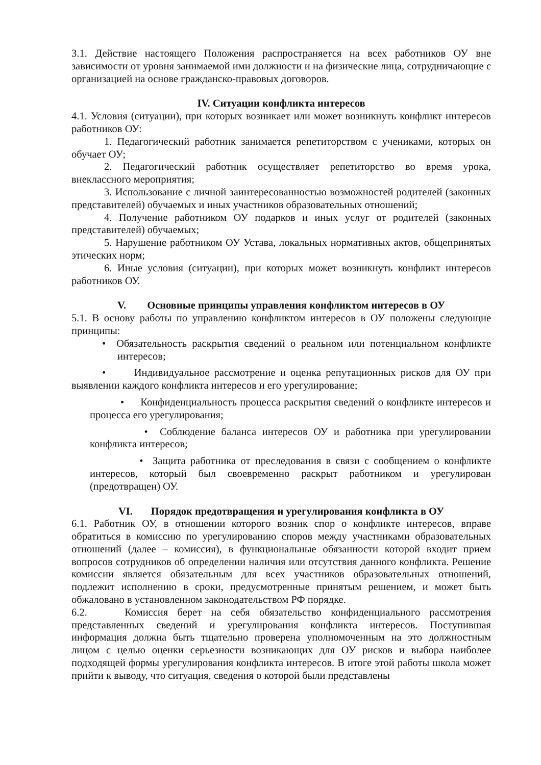3.1. Действие настоящего Положения распространяется на всех работников ОУ вне зависимости от уровня занимаемой ими должности и на физические лица, сотрудничающие с организацией на основе гражданско-правовых договоров.
IV. Ситуации конфликта интересов
4.1. Условия (ситуации), при которых возникает или может возникнуть конфликт интересов работников ОУ:
1. Педагогический работник занимается репетиторством с учениками, которых он обучает ОУ;
2. Педагогический работник осуществляет репетиторство во время урока, внеклассного мероприятия;
3. Использование с личной заинтересованностью возможностей родителей (законных представителей) обучаемых и иных участников образовательных отношений;
4. Получение работником ОУ подарков и иных услуг от родителей (законных представителей) обучаемых;
5. Нарушение работником ОУ Устава, локальных нормативных актов, общепринятых этических норм;
6. Иные условия (ситуации), при которых может возникнуть конфликт интересов работников ОУ.
V. Основные принципы управления конфликтом интересов в ОУ
5.1. В основу работы по управлению конфликтом интересов в ОУ положены следующие принципы:
• Обязательность раскрытия сведений о реальном или потенциальном конфликте интересов;
• Индивидуальное рассмотрение и оценка репутационных рисков для ОУ при выявлении каждого конфликта интересов и его урегулирование;
• Конфиденциальность процесса раскрытия сведений о конфликте интересов и процесса его урегулирования;
• Соблюдение баланса интересов ОУ и работника при урегулировании конфликта интересов;
• Защита работника от преследования в связи с сообщением о конфликте интересов, который был своевременно раскрыт работником и урегулирован (предотвращен) ОУ.
VI. Порядок предотвращения и урегулирования конфликта в ОУ
6.1. Работник ОУ, в отношении которого возник спор о конфликте интересов, вправе обратиться в комиссию по урегулированию споров между участниками образовательных отношений (далее – комиссия), в функциональные обязанности которой входит прием вопросов сотрудников об определении наличия или отсутствия данного конфликта. Решение комиссии является обязательным для всех участников образовательных отношений, подлежит исполнению в сроки, предусмотренные принятым решением, и может быть обжаловано в установленном законодательством РФ порядке.
6.2. Комиссия берет на себя обязательство конфиденциального рассмотрения представленных сведений и урегулирования конфликта интересов. Поступившая информация должна быть тщательно проверена уполномоченным на это должностным лицом с целью оценки серьезности возникающих для ОУ рисков и выбора наиболее подходящей формы урегулирования конфликта интересов. В итоге этой работы школа может прийти к выводу, что ситуация, сведения о которой были представлены